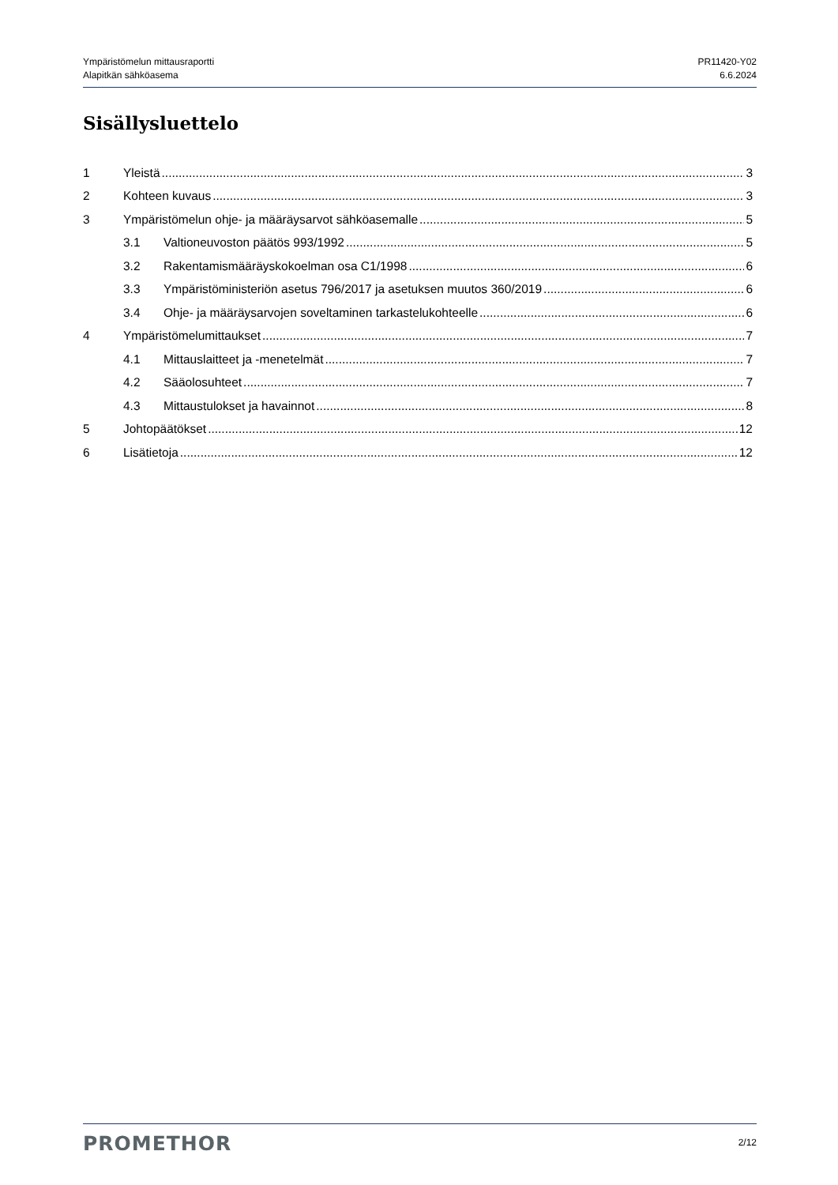Ympäristömelun mittausraportti
Alapitkän sähköasema
PR11420-Y02
6.6.2024
Sisällysluettelo
1 Yleistä 3
2 Kohteen kuvaus 3
3 Ympäristömelun ohje- ja määräysarvot sähköasemalle 5
3.1 Valtioneuvoston päätös 993/1992 5
3.2 Rakentamismääräyskokoelman osa C1/1998 6
3.3 Ympäristöministeriön asetus 796/2017 ja asetuksen muutos 360/2019 6
3.4 Ohje- ja määräysarvojen soveltaminen tarkastelukohteelle 6
4 Ympäristömelumittaukset 7
4.1 Mittauslaitteet ja -menetelmät 7
4.2 Sääolosuhteet 7
4.3 Mittaustulokset ja havainnot 8
5 Johtopäätökset 12
6 Lisätietoja 12
PROMETHOR
2/12